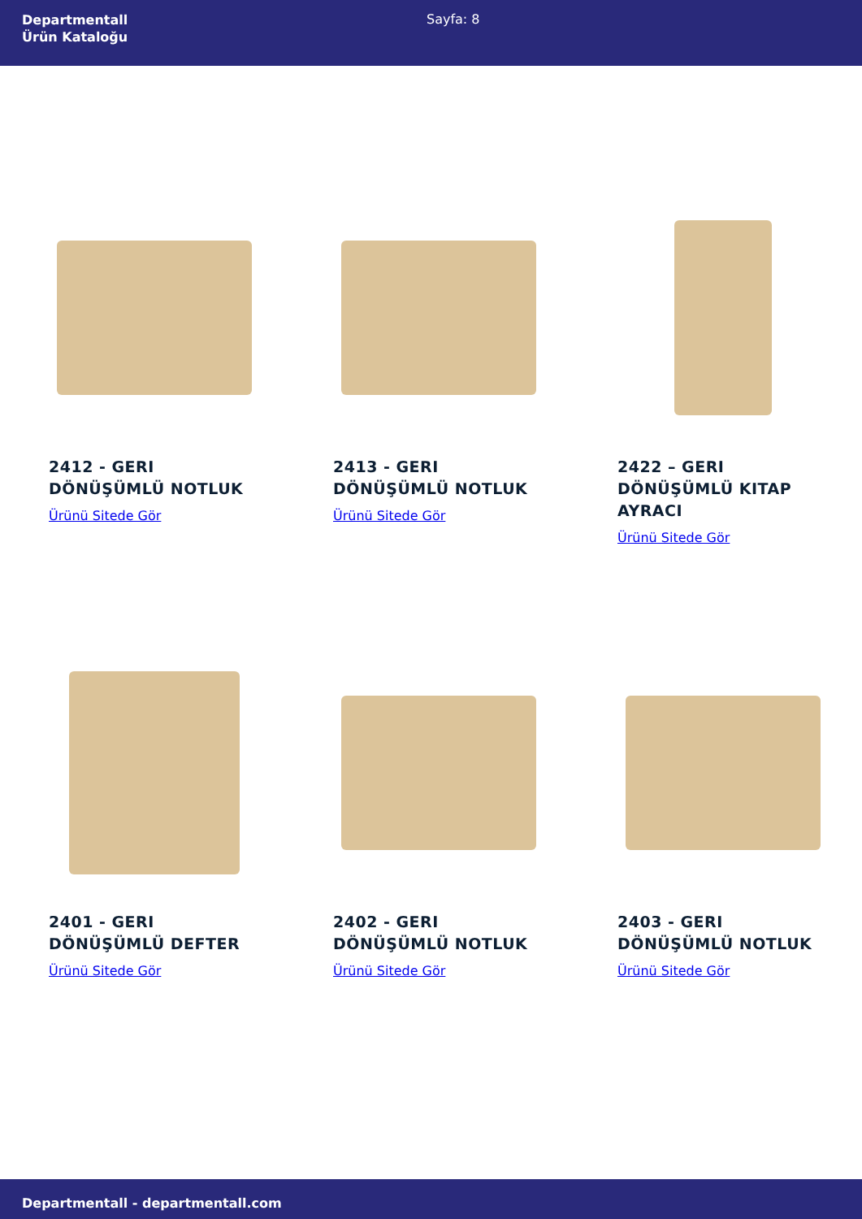Departmentall
Ürün Kataloğu
Sayfa: 8
2412 - GERI
DÖNÜŞÜMLÜ NOTLUK
Ürünü Sitede Gör
2413 - GERI
DÖNÜŞÜMLÜ NOTLUK
Ürünü Sitede Gör
2422 – GERI
DÖNÜŞÜMLÜ KITAP
AYRACI
Ürünü Sitede Gör
2401 - GERI
DÖNÜŞÜMLÜ DEFTER
Ürünü Sitede Gör
2402 - GERI
DÖNÜŞÜMLÜ NOTLUK
Ürünü Sitede Gör
2403 - GERI
DÖNÜŞÜMLÜ NOTLUK
Ürünü Sitede Gör
Departmentall - departmentall.com